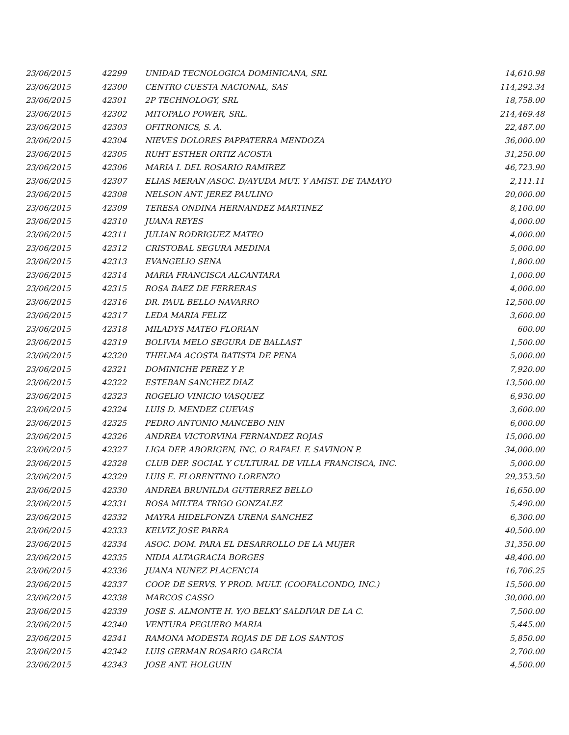| 23/06/2015 | 42299 | UNIDAD TECNOLOGICA DOMINICANA, SRL | 14,610.98 |
| 23/06/2015 | 42300 | CENTRO CUESTA NACIONAL, SAS | 114,292.34 |
| 23/06/2015 | 42301 | 2P TECHNOLOGY, SRL | 18,758.00 |
| 23/06/2015 | 42302 | MITOPALO POWER, SRL. | 214,469.48 |
| 23/06/2015 | 42303 | OFITRONICS, S. A. | 22,487.00 |
| 23/06/2015 | 42304 | NIEVES DOLORES PAPPATERRA MENDOZA | 36,000.00 |
| 23/06/2015 | 42305 | RUHT ESTHER ORTIZ ACOSTA | 31,250.00 |
| 23/06/2015 | 42306 | MARIA I. DEL ROSARIO RAMIREZ | 46,723.90 |
| 23/06/2015 | 42307 | ELIAS MERAN /ASOC. D/AYUDA MUT. Y AMIST. DE TAMAYO | 2,111.11 |
| 23/06/2015 | 42308 | NELSON ANT. JEREZ PAULINO | 20,000.00 |
| 23/06/2015 | 42309 | TERESA ONDINA HERNANDEZ MARTINEZ | 8,100.00 |
| 23/06/2015 | 42310 | JUANA REYES | 4,000.00 |
| 23/06/2015 | 42311 | JULIAN RODRIGUEZ MATEO | 4,000.00 |
| 23/06/2015 | 42312 | CRISTOBAL SEGURA MEDINA | 5,000.00 |
| 23/06/2015 | 42313 | EVANGELIO SENA | 1,800.00 |
| 23/06/2015 | 42314 | MARIA FRANCISCA ALCANTARA | 1,000.00 |
| 23/06/2015 | 42315 | ROSA BAEZ DE FERRERAS | 4,000.00 |
| 23/06/2015 | 42316 | DR. PAUL BELLO NAVARRO | 12,500.00 |
| 23/06/2015 | 42317 | LEDA MARIA FELIZ | 3,600.00 |
| 23/06/2015 | 42318 | MILADYS MATEO FLORIAN | 600.00 |
| 23/06/2015 | 42319 | BOLIVIA MELO SEGURA DE BALLAST | 1,500.00 |
| 23/06/2015 | 42320 | THELMA ACOSTA BATISTA DE PENA | 5,000.00 |
| 23/06/2015 | 42321 | DOMINICHE PEREZ Y P. | 7,920.00 |
| 23/06/2015 | 42322 | ESTEBAN SANCHEZ DIAZ | 13,500.00 |
| 23/06/2015 | 42323 | ROGELIO VINICIO VASQUEZ | 6,930.00 |
| 23/06/2015 | 42324 | LUIS D. MENDEZ CUEVAS | 3,600.00 |
| 23/06/2015 | 42325 | PEDRO ANTONIO MANCEBO NIN | 6,000.00 |
| 23/06/2015 | 42326 | ANDREA VICTORVINA FERNANDEZ ROJAS | 15,000.00 |
| 23/06/2015 | 42327 | LIGA DEP. ABORIGEN, INC. O RAFAEL F. SAVINON P. | 34,000.00 |
| 23/06/2015 | 42328 | CLUB DEP. SOCIAL Y CULTURAL DE VILLA FRANCISCA, INC. | 5,000.00 |
| 23/06/2015 | 42329 | LUIS E. FLORENTINO LORENZO | 29,353.50 |
| 23/06/2015 | 42330 | ANDREA BRUNILDA GUTIERREZ BELLO | 16,650.00 |
| 23/06/2015 | 42331 | ROSA MILTEA TRIGO GONZALEZ | 5,490.00 |
| 23/06/2015 | 42332 | MAYRA HIDELFONZA URENA SANCHEZ | 6,300.00 |
| 23/06/2015 | 42333 | KELVIZ JOSE PARRA | 40,500.00 |
| 23/06/2015 | 42334 | ASOC. DOM. PARA EL DESARROLLO DE LA MUJER | 31,350.00 |
| 23/06/2015 | 42335 | NIDIA ALTAGRACIA BORGES | 48,400.00 |
| 23/06/2015 | 42336 | JUANA NUNEZ PLACENCIA | 16,706.25 |
| 23/06/2015 | 42337 | COOP. DE SERVS. Y PROD. MULT. (COOFALCONDO, INC.) | 15,500.00 |
| 23/06/2015 | 42338 | MARCOS CASSO | 30,000.00 |
| 23/06/2015 | 42339 | JOSE S. ALMONTE H. Y/O BELKY SALDIVAR DE LA C. | 7,500.00 |
| 23/06/2015 | 42340 | VENTURA PEGUERO MARIA | 5,445.00 |
| 23/06/2015 | 42341 | RAMONA MODESTA ROJAS DE DE LOS SANTOS | 5,850.00 |
| 23/06/2015 | 42342 | LUIS GERMAN ROSARIO GARCIA | 2,700.00 |
| 23/06/2015 | 42343 | JOSE ANT. HOLGUIN | 4,500.00 |